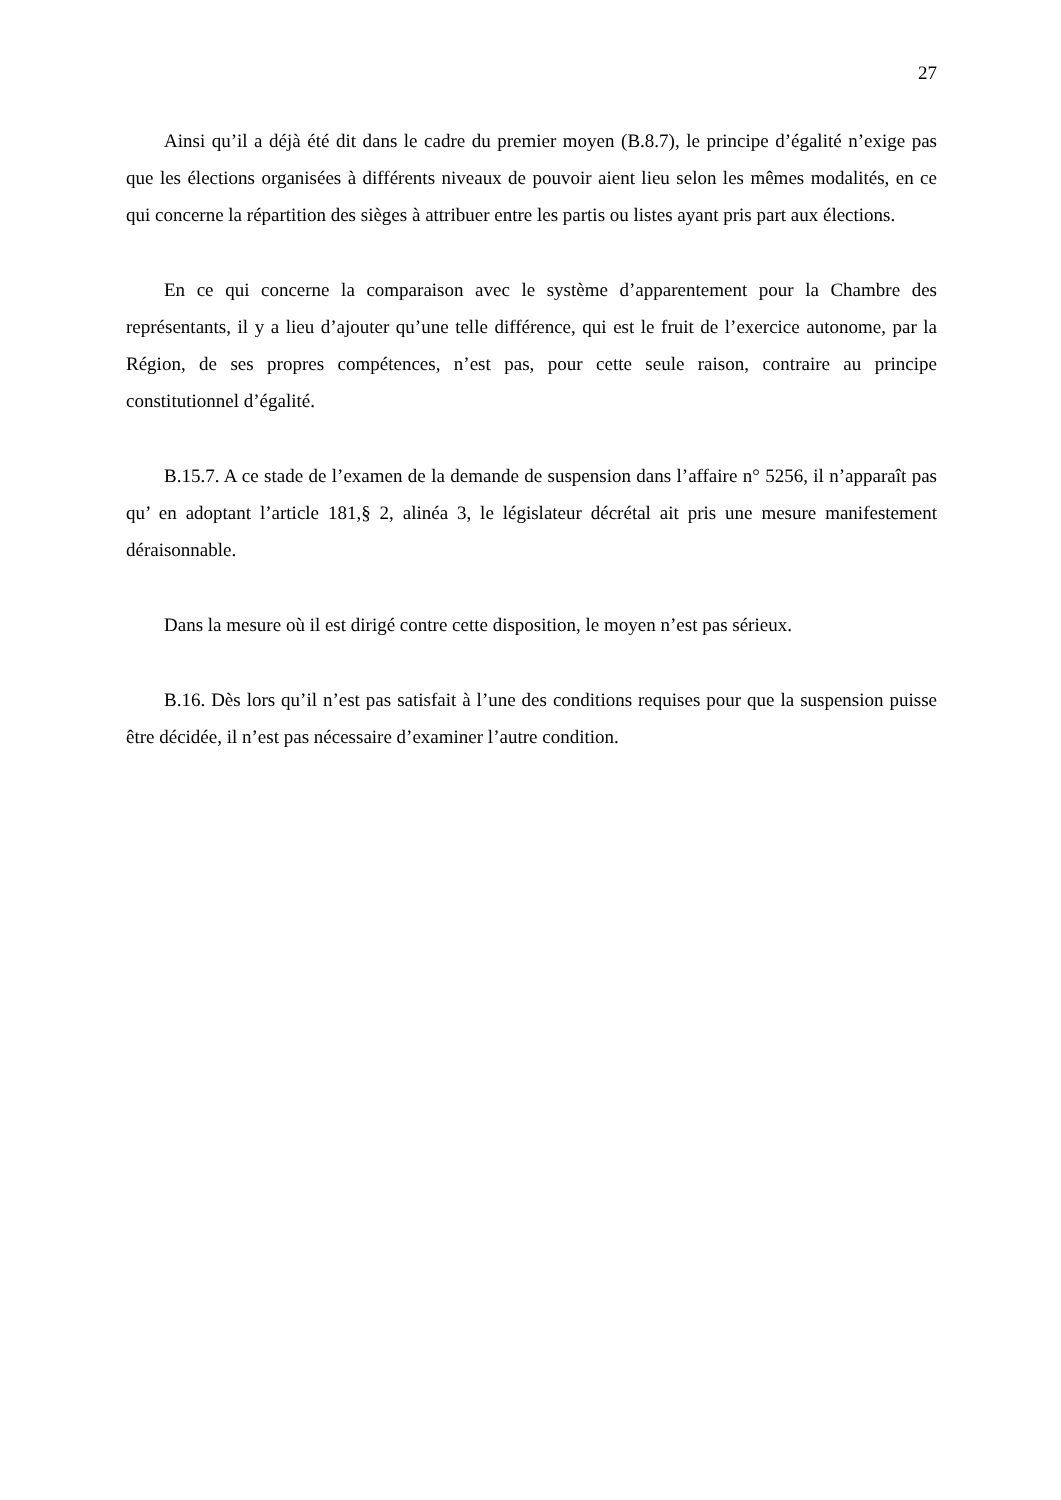27
Ainsi qu’il a déjà été dit dans le cadre du premier moyen (B.8.7), le principe d’égalité n’exige pas que les élections organisées à différents niveaux de pouvoir aient lieu selon les mêmes modalités, en ce qui concerne la répartition des sièges à attribuer entre les partis ou listes ayant pris part aux élections.
En ce qui concerne la comparaison avec le système d’apparentement pour la Chambre des représentants, il y a lieu d’ajouter qu’une telle différence, qui est le fruit de l’exercice autonome, par la Région, de ses propres compétences, n’est pas, pour cette seule raison, contraire au principe constitutionnel d’égalité.
B.15.7. A ce stade de l’examen de la demande de suspension dans l’affaire n° 5256, il n’apparaît pas qu’ en adoptant l’article 181,§ 2, alinéa 3, le législateur décrétal ait pris une mesure manifestement déraisonnable.
Dans la mesure où il est dirigé contre cette disposition, le moyen n’est pas sérieux.
B.16. Dès lors qu’il n’est pas satisfait à l’une des conditions requises pour que la suspension puisse être décidée, il n’est pas nécessaire d’examiner l’autre condition.